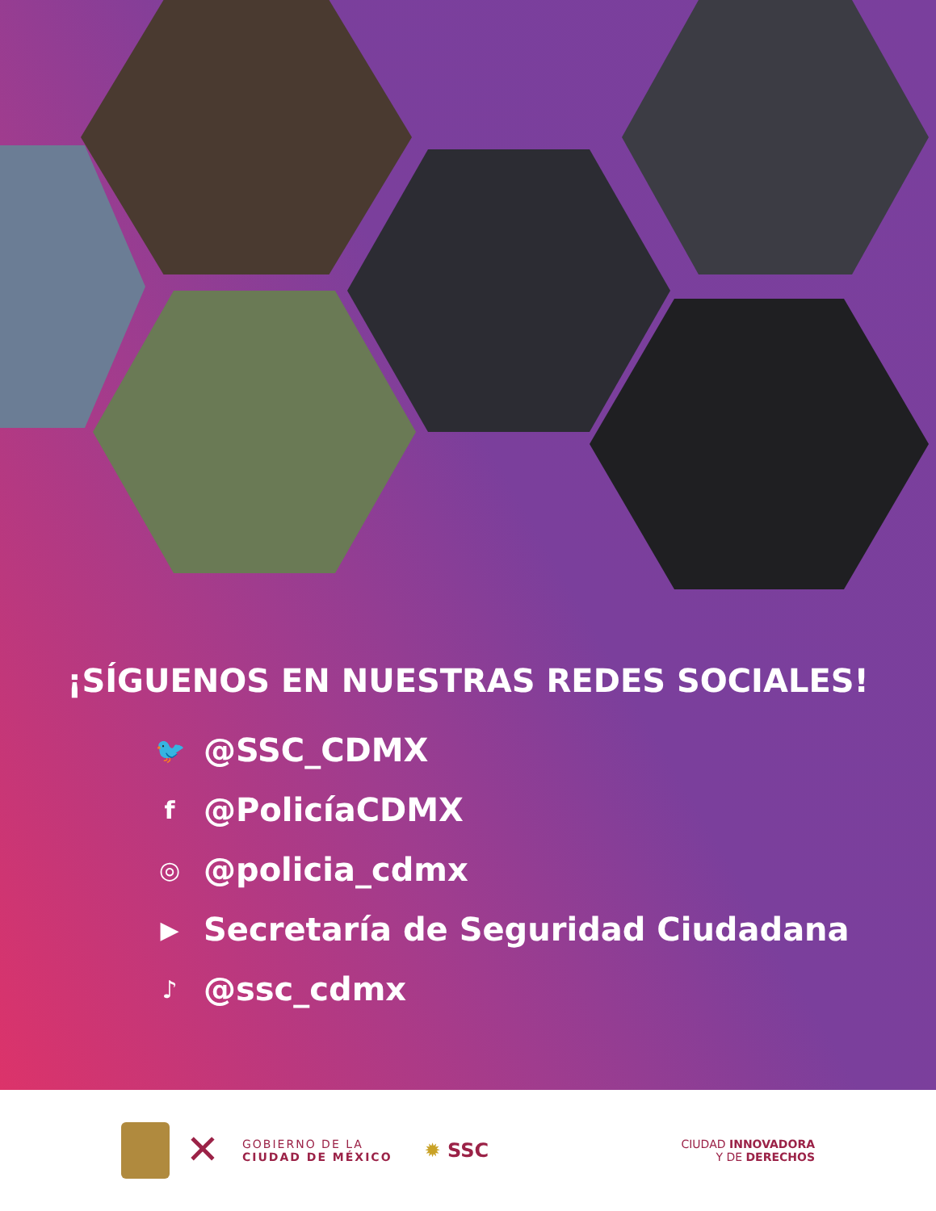¡SÍGUENOS EN NUESTRAS REDES SOCIALES!
🐦 @SSC_CDMX
f @PolicíaCDMX
◎ @policia_cdmx
▶ Secretaría de Seguridad Ciudadana
♪ @ssc_cdmx
✕
GOBIERNO DE LA
CIUDAD DE MÉXICO
✹ SSC
CIUDAD INNOVADORA
Y DE DERECHOS